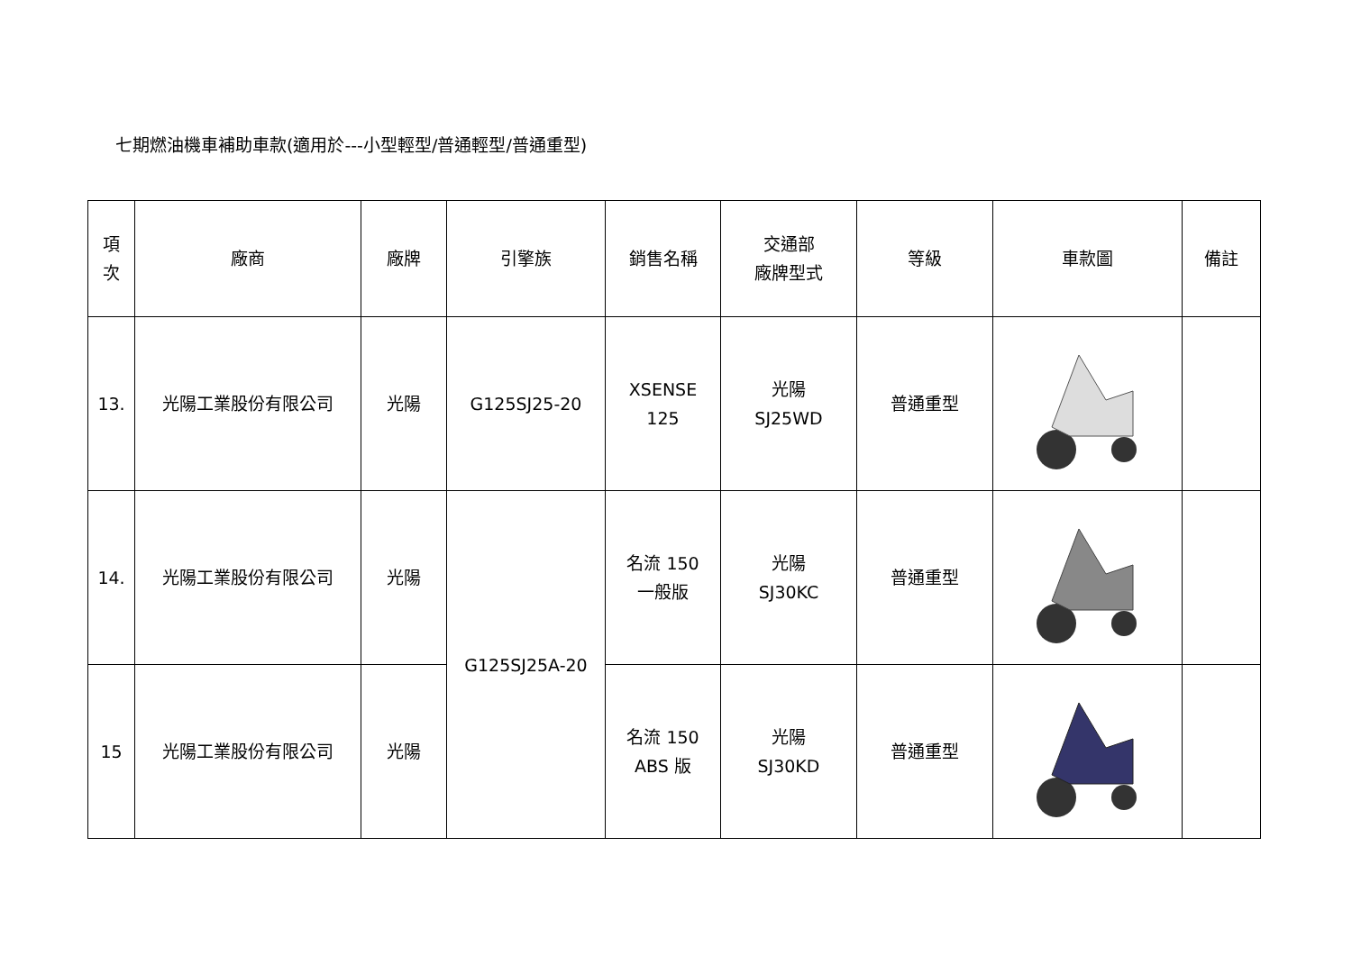七期燃油機車補助車款(適用於---小型輕型/普通輕型/普通重型)
| 項 次 | 廠商 | 廠牌 | 引擎族 | 銷售名稱 | 交通部 廠牌型式 | 等級 | 車款圖 | 備註 |
| --- | --- | --- | --- | --- | --- | --- | --- | --- |
| 13. | 光陽工業股份有限公司 | 光陽 | G125SJ25-20 | XSENSE 125 | 光陽 SJ25WD | 普通重型 | | |
| 14. | 光陽工業股份有限公司 | 光陽 | G125SJ25A-20 | 名流 150 一般版 | 光陽 SJ30KC | 普通重型 | | |
| 15 | 光陽工業股份有限公司 | 光陽 | | 名流 150 ABS 版 | 光陽 SJ30KD | 普通重型 | | |